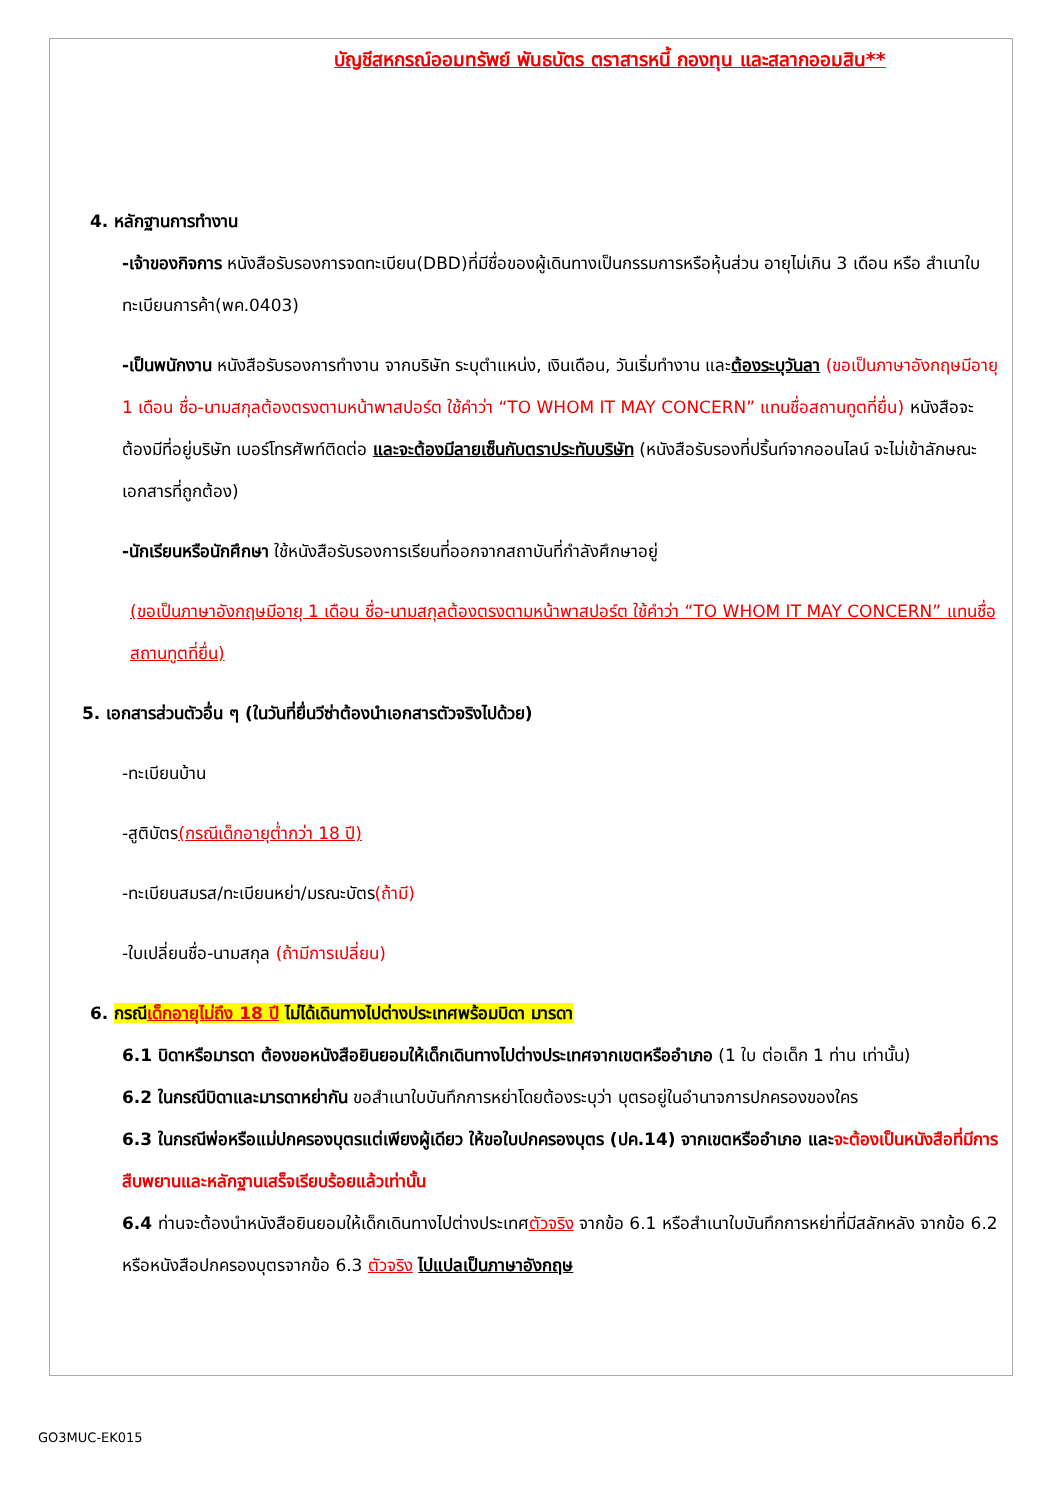บัญชีสหกรณ์ออมทรัพย์ พันธบัตร ตราสารหนี้ กองทุน และสลากออมสิน**
4. หลักฐานการทำงาน
-เจ้าของกิจการ หนังสือรับรองการจดทะเบียน(DBD)ที่มีชื่อของผู้เดินทางเป็นกรรมการหรือหุ้นส่วน อายุไม่เกิน 3 เดือน หรือ สำเนาใบทะเบียนการค้า(พค.0403)
-เป็นพนักงาน หนังสือรับรองการทำงาน จากบริษัท ระบุตำแหน่ง, เงินเดือน, วันเริ่มทำงาน และต้องระบุวันลา (ขอเป็นภาษาอังกฤษมีอายุ 1 เดือน ชื่อ-นามสกุลต้องตรงตามหน้าพาสปอร์ต ใช้คำว่า “TO WHOM IT MAY CONCERN” แทนชื่อสถานทูตที่ยื่น) หนังสือจะต้องมีที่อยู่บริษัท เบอร์โทรศัพท์ติดต่อ และจะต้องมีลายเซ็นกับตราประทับบริษัท (หนังสือรับรองที่ปริ้นท์จากออนไลน์ จะไม่เข้าลักษณะเอกสารที่ถูกต้อง)
-นักเรียนหรือนักศึกษา ใช้หนังสือรับรองการเรียนที่ออกจากสถาบันที่กำลังศึกษาอยู่
(ขอเป็นภาษาอังกฤษมีอายุ 1 เดือน ชื่อ-นามสกุลต้องตรงตามหน้าพาสปอร์ต ใช้คำว่า “TO WHOM IT MAY CONCERN” แทนชื่อสถานทูตที่ยื่น)
5. เอกสารส่วนตัวอื่น ๆ (ในวันที่ยื่นวีซ่าต้องนำเอกสารตัวจริงไปด้วย)
-ทะเบียนบ้าน
-สูติบัตร(กรณีเด็กอายุต่ำกว่า 18 ปี)
-ทะเบียนสมรส/ทะเบียนหย่า/มรณะบัตร(ถ้ามี)
-ใบเปลี่ยนชื่อ-นามสกุล (ถ้ามีการเปลี่ยน)
6. กรณีเด็กอายุไม่ถึง 18 ปี ไม่ได้เดินทางไปต่างประเทศพร้อมบิดา มารดา
6.1 บิดาหรือมารดา ต้องขอหนังสือยินยอมให้เด็กเดินทางไปต่างประเทศจากเขตหรืออำเภอ (1 ใบ ต่อเด็ก 1 ท่าน เท่านั้น)
6.2 ในกรณีบิดาและมารดาหย่ากัน ขอสำเนาใบบันทึกการหย่าโดยต้องระบุว่า บุตรอยู่ในอำนาจการปกครองของใคร
6.3 ในกรณีพ่อหรือแม่ปกครองบุตรแต่เพียงผู้เดียว ให้ขอใบปกครองบุตร (ปค.14) จากเขตหรืออำเภอ และจะต้องเป็นหนังสือที่มีการสืบพยานและหลักฐานเสร็จเรียบร้อยแล้วเท่านั้น
6.4 ท่านจะต้องนำหนังสือยินยอมให้เด็กเดินทางไปต่างประเทศตัวจริง จากข้อ 6.1 หรือสำเนาใบบันทึกการหย่าที่มีสลักหลัง จากข้อ 6.2 หรือหนังสือปกครองบุตรจากข้อ 6.3 ตัวจริง ไปแปลเป็นภาษาอังกฤษ
GO3MUC-EK015